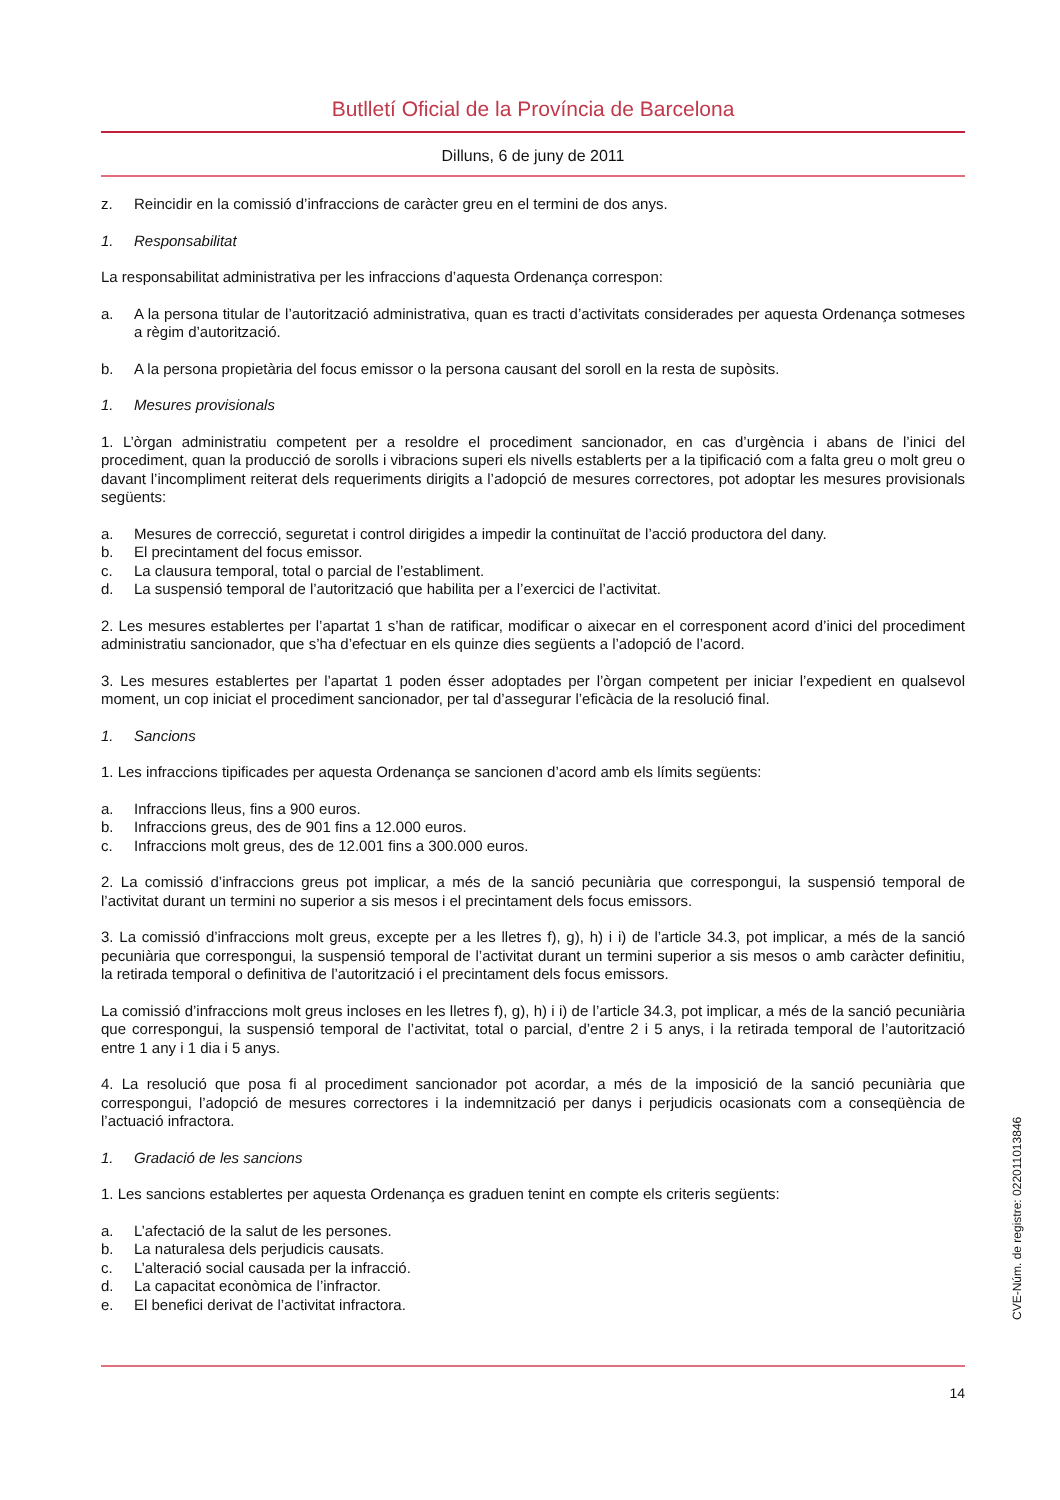Butlletí Oficial de la Província de Barcelona
Dilluns, 6 de juny de 2011
z. Reincidir en la comissió d’infraccions de caràcter greu en el termini de dos anys.
1. Responsabilitat
La responsabilitat administrativa per les infraccions d’aquesta Ordenança correspon:
a. A la persona titular de l’autorització administrativa, quan es tracti d’activitats considerades per aquesta Ordenança sotmeses a règim d’autorització.
b. A la persona propietària del focus emissor o la persona causant del soroll en la resta de supòsits.
1. Mesures provisionals
1. L’òrgan administratiu competent per a resoldre el procediment sancionador, en cas d’urgència i abans de l’inici del procediment, quan la producció de sorolls i vibracions superi els nivells establerts per a la tipificació com a falta greu o molt greu o davant l’incompliment reiterat dels requeriments dirigits a l’adopció de mesures correctores, pot adoptar les mesures provisionals següents:
a. Mesures de correcció, seguretat i control dirigides a impedir la continuïtat de l’acció productora del dany.
b. El precintament del focus emissor.
c. La clausura temporal, total o parcial de l’establiment.
d. La suspensió temporal de l’autorització que habilita per a l’exercici de l’activitat.
2. Les mesures establertes per l’apartat 1 s’han de ratificar, modificar o aixecar en el corresponent acord d’inici del procediment administratiu sancionador, que s’ha d’efectuar en els quinze dies següents a l’adopció de l’acord.
3. Les mesures establertes per l’apartat 1 poden ésser adoptades per l’òrgan competent per iniciar l’expedient en qualsevol moment, un cop iniciat el procediment sancionador, per tal d’assegurar l’eficàcia de la resolució final.
1. Sancions
1. Les infraccions tipificades per aquesta Ordenança se sancionen d’acord amb els límits següents:
a. Infraccions lleus, fins a 900 euros.
b. Infraccions greus, des de 901 fins a 12.000 euros.
c. Infraccions molt greus, des de 12.001 fins a 300.000 euros.
2. La comissió d’infraccions greus pot implicar, a més de la sanció pecuniària que correspongui, la suspensió temporal de l’activitat durant un termini no superior a sis mesos i el precintament dels focus emissors.
3. La comissió d’infraccions molt greus, excepte per a les lletres f), g), h) i i) de l’article 34.3, pot implicar, a més de la sanció pecuniària que correspongui, la suspensió temporal de l’activitat durant un termini superior a sis mesos o amb caràcter definitiu, la retirada temporal o definitiva de l’autorització i el precintament dels focus emissors.
La comissió d’infraccions molt greus incloses en les lletres f), g), h) i i) de l’article 34.3, pot implicar, a més de la sanció pecuniària que correspongui, la suspensió temporal de l’activitat, total o parcial, d’entre 2 i 5 anys, i la retirada temporal de l’autorització entre 1 any i 1 dia i 5 anys.
4. La resolució que posa fi al procediment sancionador pot acordar, a més de la imposició de la sanció pecuniària que correspongui, l’adopció de mesures correctores i la indemnització per danys i perjudicis ocasionats com a conseqüència de l’actuació infractora.
1. Gradació de les sancions
1. Les sancions establertes per aquesta Ordenança es graduen tenint en compte els criteris següents:
a. L’afectació de la salut de les persones.
b. La naturalesa dels perjudicis causats.
c. L’alteració social causada per la infracció.
d. La capacitat econòmica de l’infractor.
e. El benefici derivat de l’activitat infractora.
CVE-Núm. de registre: 022011013846
14